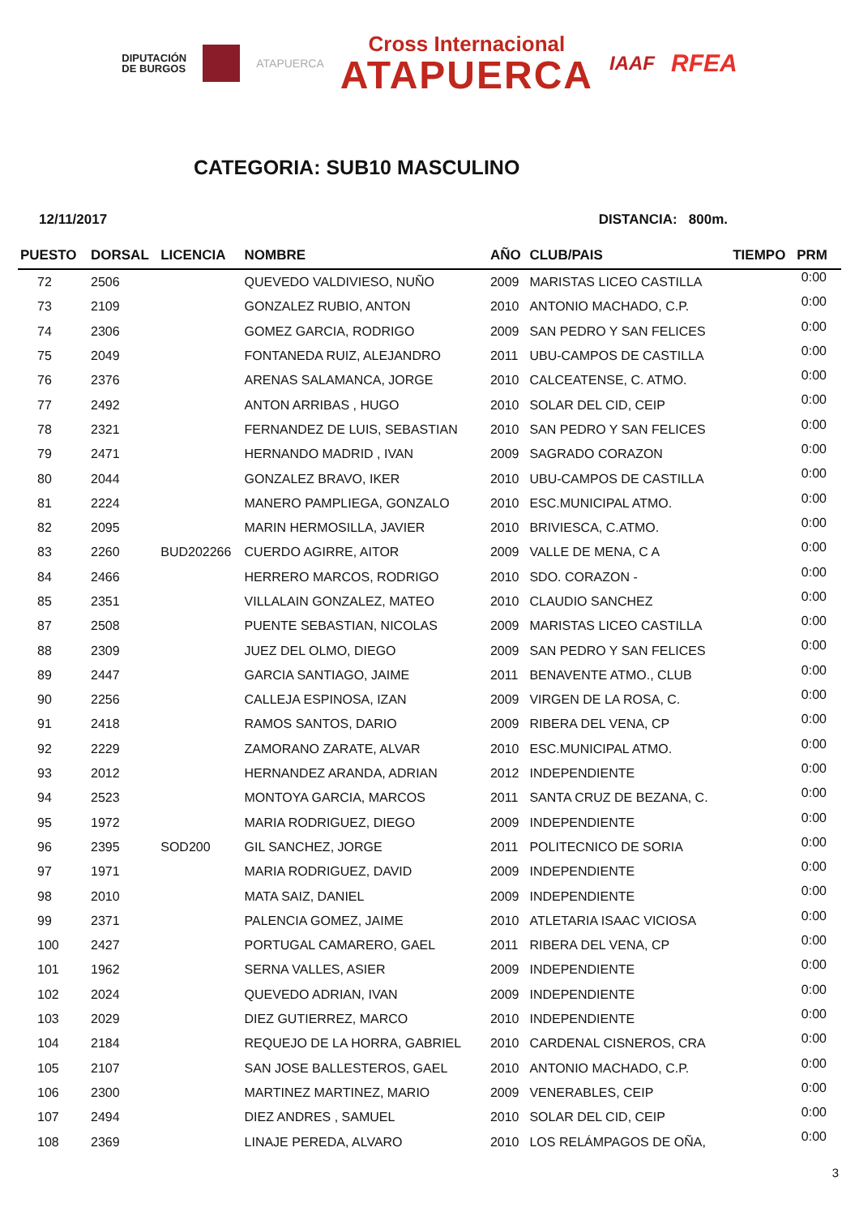DIPUTACIÓN
DE BURGOS
ATAPUERCA
Cross Internacional
ATAPUERCA
IAAF
RFEA
CATEGORIA: SUB10 MASCULINO
12/11/2017 DISTANCIA: 800m.
| PUESTO | DORSAL | LICENCIA | NOMBRE | AÑO | CLUB/PAIS | TIEMPO | PRM |
| --- | --- | --- | --- | --- | --- | --- | --- |
| 72 | 2506 | | QUEVEDO VALDIVIESO, NUÑO | 2009 | MARISTAS LICEO CASTILLA | | 0:00 |
| 73 | 2109 | | GONZALEZ RUBIO, ANTON | 2010 | ANTONIO MACHADO, C.P. | | 0:00 |
| 74 | 2306 | | GOMEZ GARCIA, RODRIGO | 2009 | SAN PEDRO Y SAN FELICES | | 0:00 |
| 75 | 2049 | | FONTANEDA RUIZ, ALEJANDRO | 2011 | UBU-CAMPOS DE CASTILLA | | 0:00 |
| 76 | 2376 | | ARENAS SALAMANCA, JORGE | 2010 | CALCEATENSE, C. ATMO. | | 0:00 |
| 77 | 2492 | | ANTON ARRIBAS , HUGO | 2010 | SOLAR DEL CID, CEIP | | 0:00 |
| 78 | 2321 | | FERNANDEZ DE LUIS, SEBASTIAN | 2010 | SAN PEDRO Y SAN FELICES | | 0:00 |
| 79 | 2471 | | HERNANDO MADRID , IVAN | 2009 | SAGRADO CORAZON | | 0:00 |
| 80 | 2044 | | GONZALEZ BRAVO, IKER | 2010 | UBU-CAMPOS DE CASTILLA | | 0:00 |
| 81 | 2224 | | MANERO PAMPLIEGA, GONZALO | 2010 | ESC.MUNICIPAL ATMO. | | 0:00 |
| 82 | 2095 | | MARIN HERMOSILLA, JAVIER | 2010 | BRIVIESCA, C.ATMO. | | 0:00 |
| 83 | 2260 | BUD202266 | CUERDO AGIRRE, AITOR | 2009 | VALLE DE MENA, C A | | 0:00 |
| 84 | 2466 | | HERRERO MARCOS, RODRIGO | 2010 | SDO. CORAZON - | | 0:00 |
| 85 | 2351 | | VILLALAIN GONZALEZ, MATEO | 2010 | CLAUDIO SANCHEZ | | 0:00 |
| 87 | 2508 | | PUENTE SEBASTIAN, NICOLAS | 2009 | MARISTAS LICEO CASTILLA | | 0:00 |
| 88 | 2309 | | JUEZ DEL OLMO, DIEGO | 2009 | SAN PEDRO Y SAN FELICES | | 0:00 |
| 89 | 2447 | | GARCIA SANTIAGO, JAIME | 2011 | BENAVENTE ATMO., CLUB | | 0:00 |
| 90 | 2256 | | CALLEJA ESPINOSA, IZAN | 2009 | VIRGEN DE LA ROSA, C. | | 0:00 |
| 91 | 2418 | | RAMOS SANTOS, DARIO | 2009 | RIBERA DEL VENA, CP | | 0:00 |
| 92 | 2229 | | ZAMORANO ZARATE, ALVAR | 2010 | ESC.MUNICIPAL ATMO. | | 0:00 |
| 93 | 2012 | | HERNANDEZ ARANDA, ADRIAN | 2012 | INDEPENDIENTE | | 0:00 |
| 94 | 2523 | | MONTOYA GARCIA, MARCOS | 2011 | SANTA CRUZ DE BEZANA, C. | | 0:00 |
| 95 | 1972 | | MARIA RODRIGUEZ, DIEGO | 2009 | INDEPENDIENTE | | 0:00 |
| 96 | 2395 | SOD200 | GIL SANCHEZ, JORGE | 2011 | POLITECNICO DE SORIA | | 0:00 |
| 97 | 1971 | | MARIA RODRIGUEZ, DAVID | 2009 | INDEPENDIENTE | | 0:00 |
| 98 | 2010 | | MATA SAIZ, DANIEL | 2009 | INDEPENDIENTE | | 0:00 |
| 99 | 2371 | | PALENCIA GOMEZ, JAIME | 2010 | ATLETARIA ISAAC VICIOSA | | 0:00 |
| 100 | 2427 | | PORTUGAL CAMARERO, GAEL | 2011 | RIBERA DEL VENA, CP | | 0:00 |
| 101 | 1962 | | SERNA VALLES, ASIER | 2009 | INDEPENDIENTE | | 0:00 |
| 102 | 2024 | | QUEVEDO ADRIAN, IVAN | 2009 | INDEPENDIENTE | | 0:00 |
| 103 | 2029 | | DIEZ GUTIERREZ, MARCO | 2010 | INDEPENDIENTE | | 0:00 |
| 104 | 2184 | | REQUEJO DE LA HORRA, GABRIEL | 2010 | CARDENAL CISNEROS, CRA | | 0:00 |
| 105 | 2107 | | SAN JOSE BALLESTEROS, GAEL | 2010 | ANTONIO MACHADO, C.P. | | 0:00 |
| 106 | 2300 | | MARTINEZ MARTINEZ, MARIO | 2009 | VENERABLES, CEIP | | 0:00 |
| 107 | 2494 | | DIEZ ANDRES , SAMUEL | 2010 | SOLAR DEL CID, CEIP | | 0:00 |
| 108 | 2369 | | LINAJE PEREDA, ALVARO | 2010 | LOS RELÁMPAGOS DE OÑA, | | 0:00 |
3